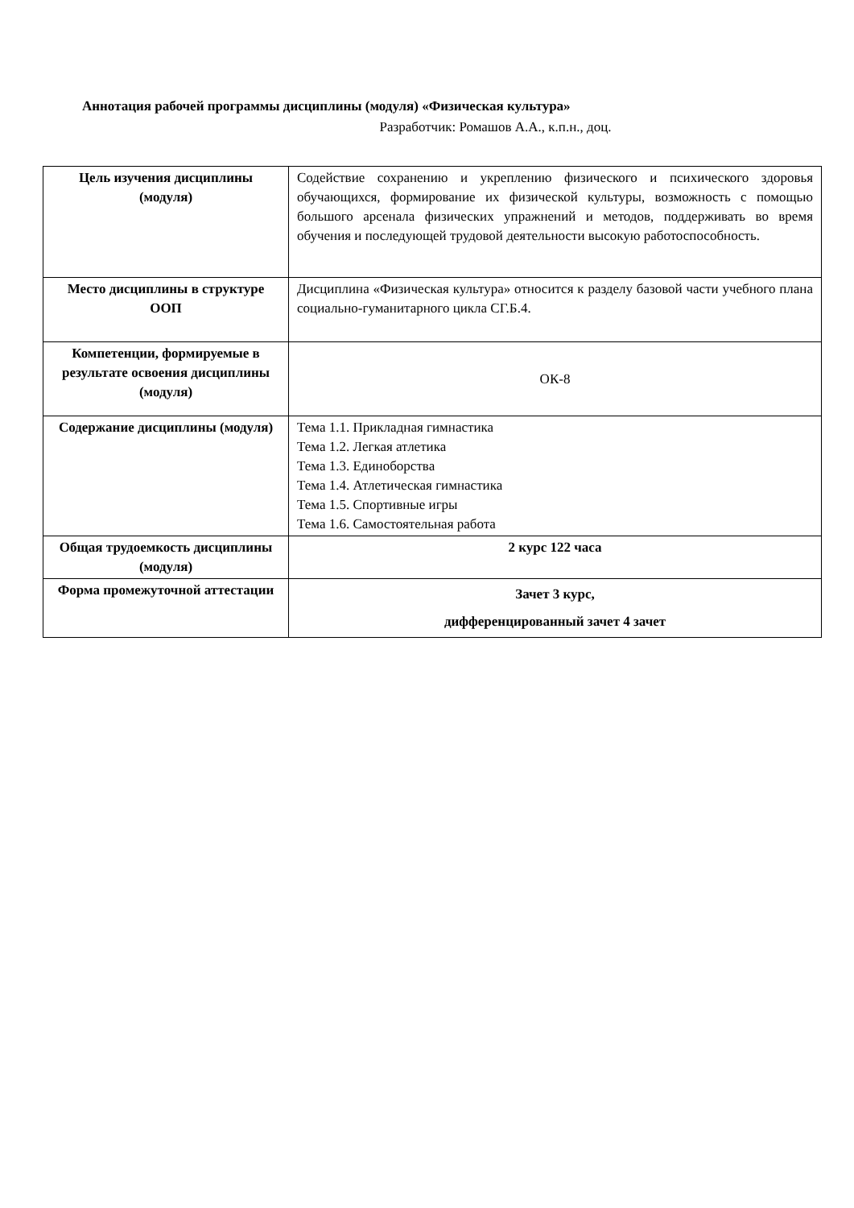Аннотация рабочей программы дисциплины (модуля) «Физическая культура»
Разработчик: Ромашов А.А., к.п.н., доц.
| Цель изучения дисциплины (модуля) | Содействие сохранению и укреплению физического и психического здоровья обучающихся, формирование их физической культуры, возможность с помощью большого арсенала физических упражнений и методов, поддерживать во время обучения и последующей трудовой деятельности высокую работоспособность. |
| Место дисциплины в структуре ООП | Дисциплина «Физическая культура» относится к разделу базовой части учебного плана социально-гуманитарного цикла СГ.Б.4. |
| Компетенции, формируемые в результате освоения дисциплины (модуля) | ОК-8 |
| Содержание дисциплины (модуля) | Тема 1.1. Прикладная гимнастика Тема 1.2. Легкая атлетика Тема 1.3. Единоборства Тема 1.4. Атлетическая гимнастика Тема 1.5. Спортивные игры Тема 1.6. Самостоятельная работа |
| Общая трудоемкость дисциплины (модуля) | 2 курс 122 часа |
| Форма промежуточной аттестации | Зачет 3 курс, дифференцированный зачет 4 зачет |